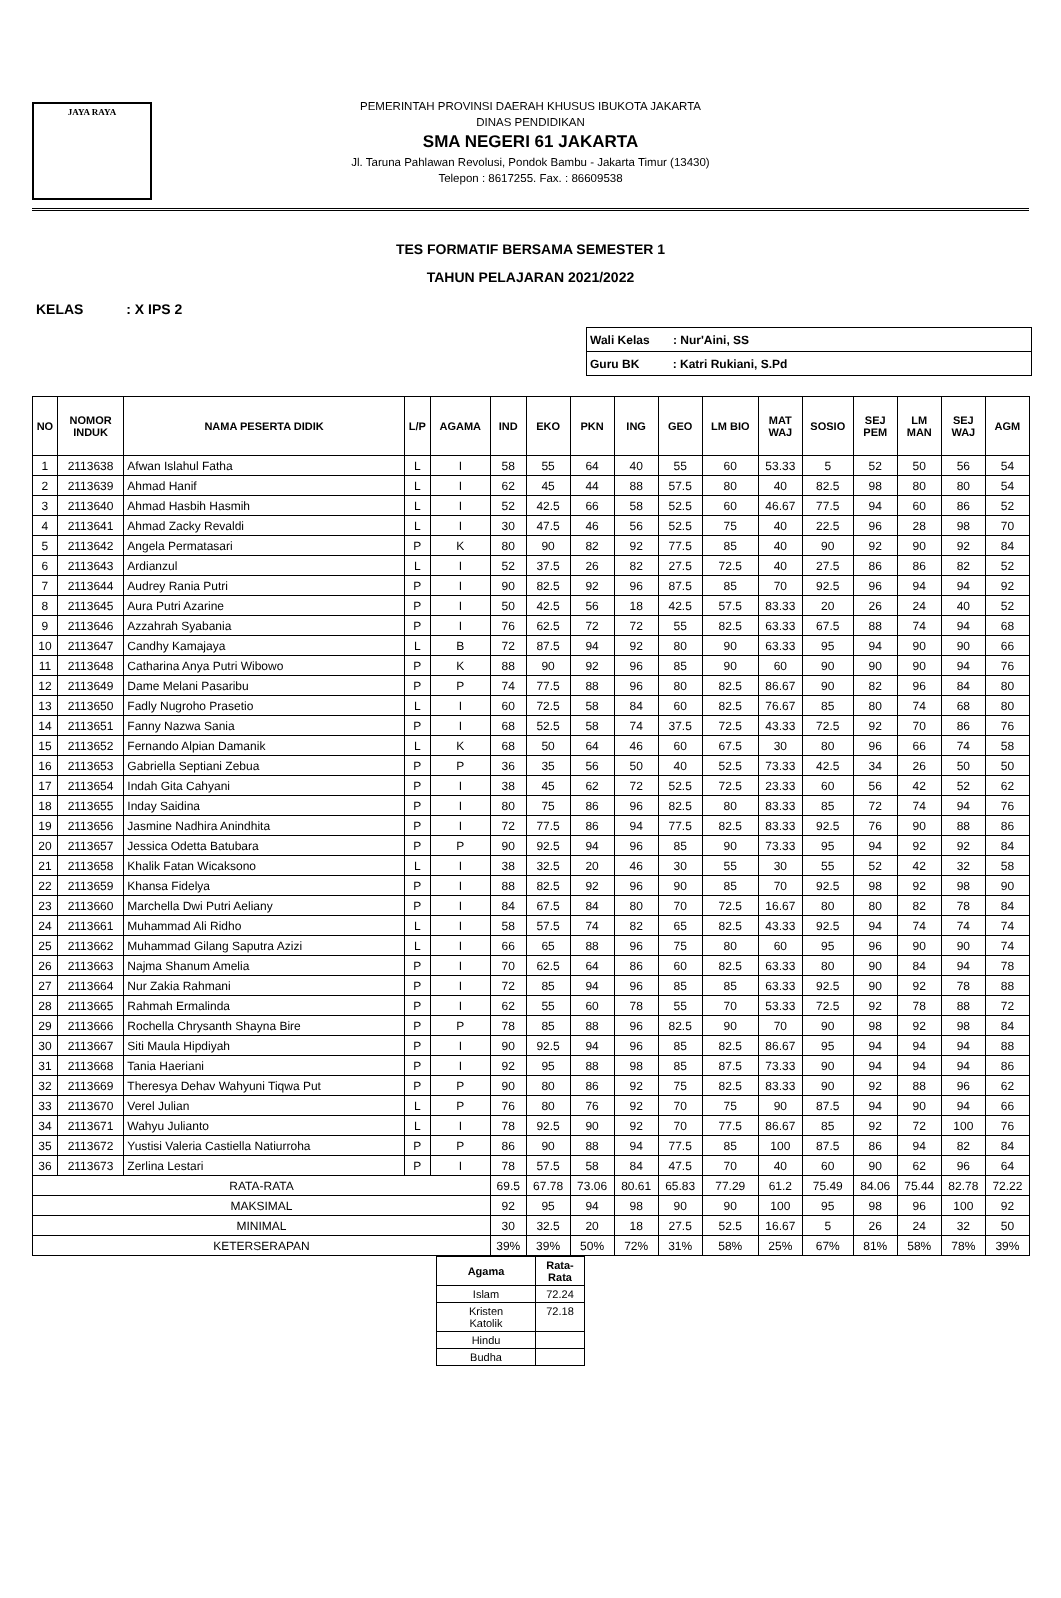JAYA RAYA
PEMERINTAH PROVINSI DAERAH KHUSUS IBUKOTA JAKARTA
DINAS PENDIDIKAN
SMA NEGERI 61 JAKARTA
Jl. Taruna Pahlawan Revolusi, Pondok Bambu - Jakarta Timur (13430)
Telepon : 8617255. Fax. : 86609538
TES FORMATIF BERSAMA SEMESTER 1
TAHUN PELAJARAN 2021/2022
KELAS : X IPS 2
| Wali Kelas : Nur'Aini, SS |
| Guru BK : Katri Rukiani, S.Pd |
| NO | NOMOR INDUK | NAMA PESERTA DIDIK | L/P | AGAMA | IND | EKO | PKN | ING | GEO | LM BIO | MAT WAJ | SOSIO | SEJ PEM | LM MAN | SEJ WAJ | AGM |
| --- | --- | --- | --- | --- | --- | --- | --- | --- | --- | --- | --- | --- | --- | --- | --- | --- |
| 1 | 2113638 | Afwan Islahul Fatha | L | I | 58 | 55 | 64 | 40 | 55 | 60 | 53.33 | 5 | 52 | 50 | 56 | 54 |
| 2 | 2113639 | Ahmad Hanif | L | I | 62 | 45 | 44 | 88 | 57.5 | 80 | 40 | 82.5 | 98 | 80 | 80 | 54 |
| 3 | 2113640 | Ahmad Hasbih Hasmih | L | I | 52 | 42.5 | 66 | 58 | 52.5 | 60 | 46.67 | 77.5 | 94 | 60 | 86 | 52 |
| 4 | 2113641 | Ahmad Zacky Revaldi | L | I | 30 | 47.5 | 46 | 56 | 52.5 | 75 | 40 | 22.5 | 96 | 28 | 98 | 70 |
| 5 | 2113642 | Angela Permatasari | P | K | 80 | 90 | 82 | 92 | 77.5 | 85 | 40 | 90 | 92 | 90 | 92 | 84 |
| 6 | 2113643 | Ardianzul | L | I | 52 | 37.5 | 26 | 82 | 27.5 | 72.5 | 40 | 27.5 | 86 | 86 | 82 | 52 |
| 7 | 2113644 | Audrey Rania Putri | P | I | 90 | 82.5 | 92 | 96 | 87.5 | 85 | 70 | 92.5 | 96 | 94 | 94 | 92 |
| 8 | 2113645 | Aura Putri Azarine | P | I | 50 | 42.5 | 56 | 18 | 42.5 | 57.5 | 83.33 | 20 | 26 | 24 | 40 | 52 |
| 9 | 2113646 | Azzahrah Syabania | P | I | 76 | 62.5 | 72 | 72 | 55 | 82.5 | 63.33 | 67.5 | 88 | 74 | 94 | 68 |
| 10 | 2113647 | Candhy Kamajaya | L | B | 72 | 87.5 | 94 | 92 | 80 | 90 | 63.33 | 95 | 94 | 90 | 90 | 66 |
| 11 | 2113648 | Catharina Anya Putri Wibowo | P | K | 88 | 90 | 92 | 96 | 85 | 90 | 60 | 90 | 90 | 90 | 94 | 76 |
| 12 | 2113649 | Dame Melani Pasaribu | P | P | 74 | 77.5 | 88 | 96 | 80 | 82.5 | 86.67 | 90 | 82 | 96 | 84 | 80 |
| 13 | 2113650 | Fadly Nugroho Prasetio | L | I | 60 | 72.5 | 58 | 84 | 60 | 82.5 | 76.67 | 85 | 80 | 74 | 68 | 80 |
| 14 | 2113651 | Fanny Nazwa Sania | P | I | 68 | 52.5 | 58 | 74 | 37.5 | 72.5 | 43.33 | 72.5 | 92 | 70 | 86 | 76 |
| 15 | 2113652 | Fernando Alpian Damanik | L | K | 68 | 50 | 64 | 46 | 60 | 67.5 | 30 | 80 | 96 | 66 | 74 | 58 |
| 16 | 2113653 | Gabriella Septiani Zebua | P | P | 36 | 35 | 56 | 50 | 40 | 52.5 | 73.33 | 42.5 | 34 | 26 | 50 | 50 |
| 17 | 2113654 | Indah Gita Cahyani | P | I | 38 | 45 | 62 | 72 | 52.5 | 72.5 | 23.33 | 60 | 56 | 42 | 52 | 62 |
| 18 | 2113655 | Inday Saidina | P | I | 80 | 75 | 86 | 96 | 82.5 | 80 | 83.33 | 85 | 72 | 74 | 94 | 76 |
| 19 | 2113656 | Jasmine Nadhira Anindhita | P | I | 72 | 77.5 | 86 | 94 | 77.5 | 82.5 | 83.33 | 92.5 | 76 | 90 | 88 | 86 |
| 20 | 2113657 | Jessica Odetta Batubara | P | P | 90 | 92.5 | 94 | 96 | 85 | 90 | 73.33 | 95 | 94 | 92 | 92 | 84 |
| 21 | 2113658 | Khalik Fatan Wicaksono | L | I | 38 | 32.5 | 20 | 46 | 30 | 55 | 30 | 55 | 52 | 42 | 32 | 58 |
| 22 | 2113659 | Khansa Fidelya | P | I | 88 | 82.5 | 92 | 96 | 90 | 85 | 70 | 92.5 | 98 | 92 | 98 | 90 |
| 23 | 2113660 | Marchella Dwi Putri Aeliany | P | I | 84 | 67.5 | 84 | 80 | 70 | 72.5 | 16.67 | 80 | 80 | 82 | 78 | 84 |
| 24 | 2113661 | Muhammad Ali Ridho | L | I | 58 | 57.5 | 74 | 82 | 65 | 82.5 | 43.33 | 92.5 | 94 | 74 | 74 | 74 |
| 25 | 2113662 | Muhammad Gilang Saputra Azizi | L | I | 66 | 65 | 88 | 96 | 75 | 80 | 60 | 95 | 96 | 90 | 90 | 74 |
| 26 | 2113663 | Najma Shanum Amelia | P | I | 70 | 62.5 | 64 | 86 | 60 | 82.5 | 63.33 | 80 | 90 | 84 | 94 | 78 |
| 27 | 2113664 | Nur Zakia Rahmani | P | I | 72 | 85 | 94 | 96 | 85 | 85 | 63.33 | 92.5 | 90 | 92 | 78 | 88 |
| 28 | 2113665 | Rahmah Ermalinda | P | I | 62 | 55 | 60 | 78 | 55 | 70 | 53.33 | 72.5 | 92 | 78 | 88 | 72 |
| 29 | 2113666 | Rochella Chrysanth Shayna Bire | P | P | 78 | 85 | 88 | 96 | 82.5 | 90 | 70 | 90 | 98 | 92 | 98 | 84 |
| 30 | 2113667 | Siti Maula Hipdiyah | P | I | 90 | 92.5 | 94 | 96 | 85 | 82.5 | 86.67 | 95 | 94 | 94 | 94 | 88 |
| 31 | 2113668 | Tania Haeriani | P | I | 92 | 95 | 88 | 98 | 85 | 87.5 | 73.33 | 90 | 94 | 94 | 94 | 86 |
| 32 | 2113669 | Theresya Dehav Wahyuni Tiqwa Put | P | P | 90 | 80 | 86 | 92 | 75 | 82.5 | 83.33 | 90 | 92 | 88 | 96 | 62 |
| 33 | 2113670 | Verel Julian | L | P | 76 | 80 | 76 | 92 | 70 | 75 | 90 | 87.5 | 94 | 90 | 94 | 66 |
| 34 | 2113671 | Wahyu Julianto | L | I | 78 | 92.5 | 90 | 92 | 70 | 77.5 | 86.67 | 85 | 92 | 72 | 100 | 76 |
| 35 | 2113672 | Yustisi Valeria Castiella Natiurroha | P | P | 86 | 90 | 88 | 94 | 77.5 | 85 | 100 | 87.5 | 86 | 94 | 82 | 84 |
| 36 | 2113673 | Zerlina Lestari | P | I | 78 | 57.5 | 58 | 84 | 47.5 | 70 | 40 | 60 | 90 | 62 | 96 | 64 |
| RATA-RATA | | | | | 69.5 | 67.78 | 73.06 | 80.61 | 65.83 | 77.29 | 61.2 | 75.49 | 84.06 | 75.44 | 82.78 | 72.22 |
| MAKSIMAL | | | | | 92 | 95 | 94 | 98 | 90 | 90 | 100 | 95 | 98 | 96 | 100 | 92 |
| MINIMAL | | | | | 30 | 32.5 | 20 | 18 | 27.5 | 52.5 | 16.67 | 5 | 26 | 24 | 32 | 50 |
| KETERSERAPAN | | | | | 39% | 39% | 50% | 72% | 31% | 58% | 25% | 67% | 81% | 58% | 78% | 39% |
| Agama | Rata- Rata |
| Islam | 72.24 |
| Kristen Katolik | 72.18 |
| Hindu | |
| Budha | |